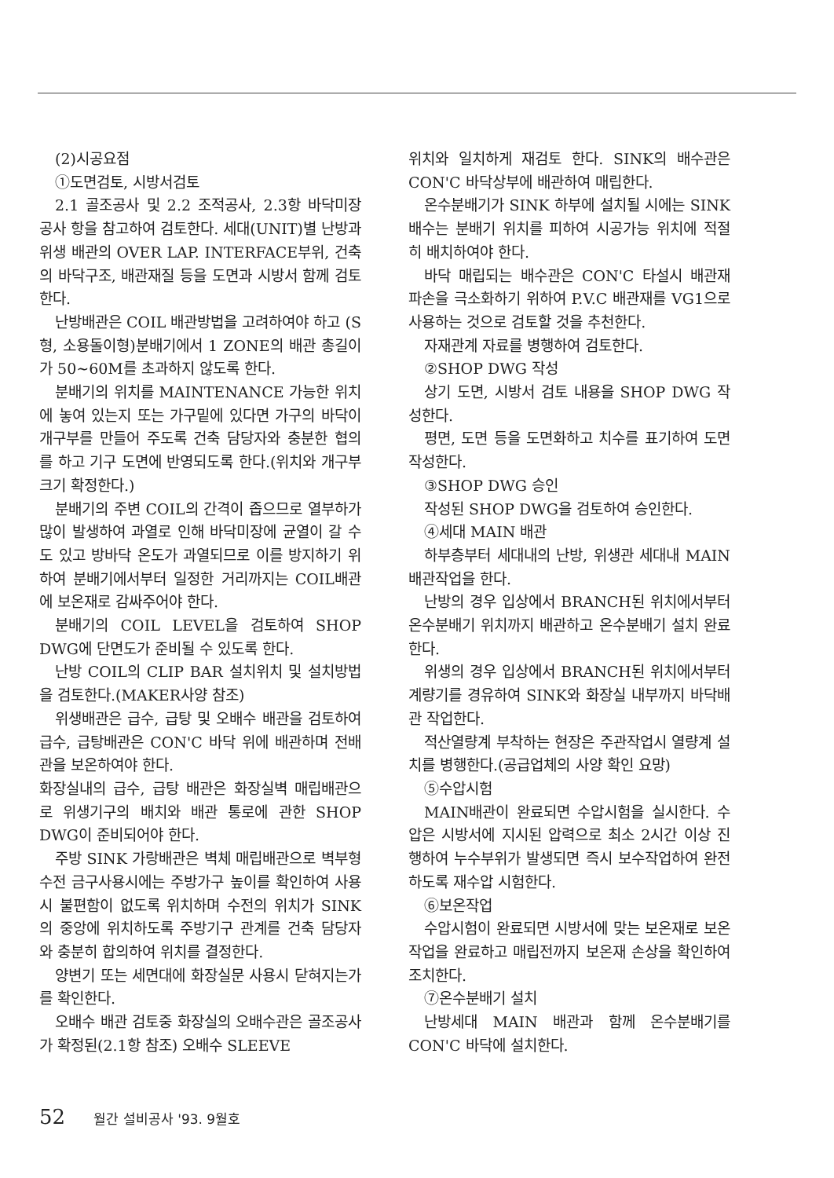(2)시공요점
①도면검토, 시방서검토
2.1 골조공사 및 2.2 조적공사, 2.3항 바닥미장 공사 항을 참고하여 검토한다. 세대(UNIT)별 난방과 위생 배관의 OVER LAP. INTERFACE부위, 건축의 바닥구조, 배관재질 등을 도면과 시방서 함께 검토한다.
난방배관은 COIL 배관방법을 고려하여야 하고 (S형, 소용돌이형)분배기에서 1 ZONE의 배관 총길이가 50~60M를 초과하지 않도록 한다.
분배기의 위치를 MAINTENANCE 가능한 위치에 놓여 있는지 또는 가구밑에 있다면 가구의 바닥이 개구부를 만들어 주도록 건축 담당자와 충분한 협의를 하고 기구 도면에 반영되도록 한다.(위치와 개구부 크기 확정한다.)
분배기의 주변 COIL의 간격이 좁으므로 열부하가 많이 발생하여 과열로 인해 바닥미장에 균열이 갈 수도 있고 방바닥 온도가 과열되므로 이를 방지하기 위하여 분배기에서부터 일정한 거리까지는 COIL배관에 보온재로 감싸주어야 한다.
분배기의 COIL LEVEL을 검토하여 SHOP DWG에 단면도가 준비될 수 있도록 한다.
난방 COIL의 CLIP BAR 설치위치 및 설치방법을 검토한다.(MAKER사양 참조)
위생배관은 급수, 급탕 및 오배수 배관을 검토하여 급수, 급탕배관은 CON'C 바닥 위에 배관하며 전배관을 보온하여야 한다.
화장실내의 급수, 급탕 배관은 화장실벽 매립배관으로 위생기구의 배치와 배관 통로에 관한 SHOP DWG이 준비되어야 한다.
주방 SINK 가랑배관은 벽체 매립배관으로 벽부형 수전 금구사용시에는 주방가구 높이를 확인하여 사용시 불편함이 없도록 위치하며 수전의 위치가 SINK의 중앙에 위치하도록 주방기구 관계를 건축 담당자와 충분히 합의하여 위치를 결정한다.
양변기 또는 세면대에 화장실문 사용시 닫혀지는가를 확인한다.
오배수 배관 검토중 화장실의 오배수관은 골조공사가 확정된(2.1항 참조) 오배수 SLEEVE
위치와 일치하게 재검토 한다. SINK의 배수관은 CON'C 바닥상부에 배관하여 매립한다.
온수분배기가 SINK 하부에 설치될 시에는 SINK 배수는 분배기 위치를 피하여 시공가능 위치에 적절히 배치하여야 한다.
바닥 매립되는 배수관은 CON'C 타설시 배관재 파손을 극소화하기 위하여 P.V.C 배관재를 VG1으로 사용하는 것으로 검토할 것을 추천한다.
자재관계 자료를 병행하여 검토한다.
②SHOP DWG 작성
상기 도면, 시방서 검토 내용을 SHOP DWG 작성한다.
평면, 도면 등을 도면화하고 치수를 표기하여 도면 작성한다.
③SHOP DWG 승인
작성된 SHOP DWG을 검토하여 승인한다.
④세대 MAIN 배관
하부층부터 세대내의 난방, 위생관 세대내 MAIN배관작업을 한다.
난방의 경우 입상에서 BRANCH된 위치에서부터 온수분배기 위치까지 배관하고 온수분배기 설치 완료한다.
위생의 경우 입상에서 BRANCH된 위치에서부터 계량기를 경유하여 SINK와 화장실 내부까지 바닥배관 작업한다.
적산열량계 부착하는 현장은 주관작업시 열량계 설치를 병행한다.(공급업체의 사양 확인 요망)
⑤수압시험
MAIN배관이 완료되면 수압시험을 실시한다. 수압은 시방서에 지시된 압력으로 최소 2시간 이상 진행하여 누수부위가 발생되면 즉시 보수작업하여 완전하도록 재수압 시험한다.
⑥보온작업
수압시험이 완료되면 시방서에 맞는 보온재로 보온작업을 완료하고 매립전까지 보온재 손상을 확인하여 조치한다.
⑦온수분배기 설치
난방세대 MAIN 배관과 함께 온수분배기를 CON'C 바닥에 설치한다.
52 월간 설비공사 '93. 9월호